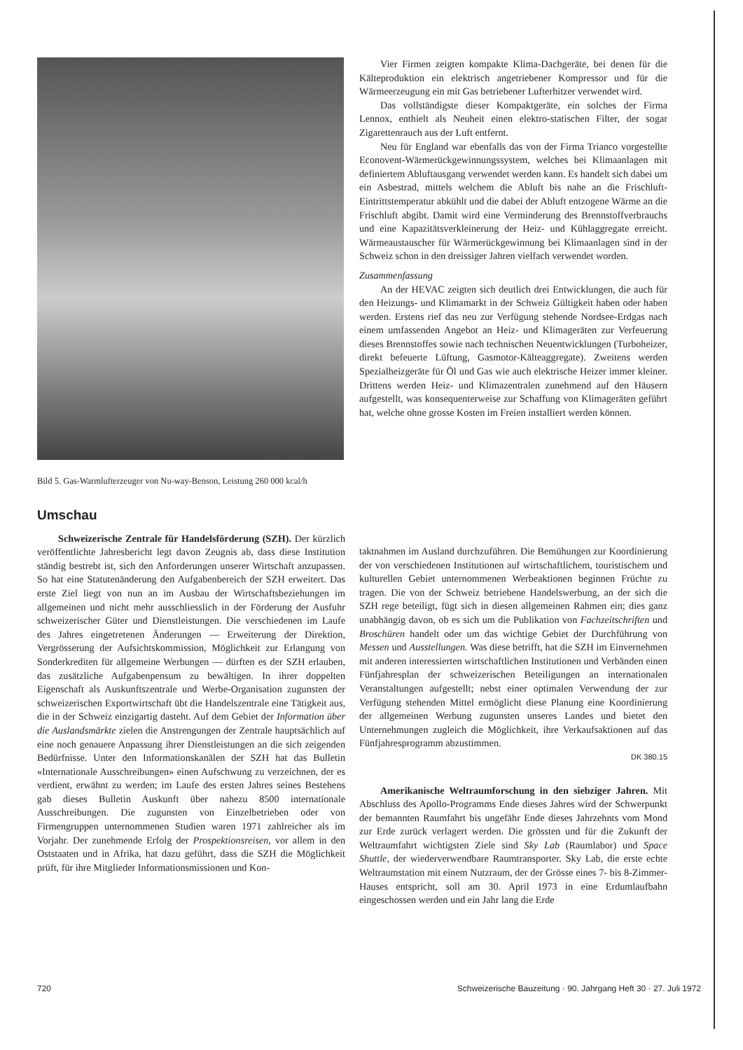Bild 5. Gas-Warmlufterzeuger von Nu-way-Benson, Leistung 260 000 kcal/h
Umschau
Schweizerische Zentrale für Handelsförderung (SZH). Der kürzlich veröffentlichte Jahresbericht legt davon Zeugnis ab, dass diese Institution ständig bestrebt ist, sich den Anforderungen unserer Wirtschaft anzupassen. So hat eine Statutenänderung den Aufgabenbereich der SZH erweitert. Das erste Ziel liegt von nun an im Ausbau der Wirtschaftsbeziehungen im allgemeinen und nicht mehr ausschliesslich in der Förderung der Ausfuhr schweizerischer Güter und Dienstleistungen. Die verschiedenen im Laufe des Jahres eingetretenen Änderungen — Erweiterung der Direktion, Vergrösserung der Aufsichtskommission, Möglichkeit zur Erlangung von Sonderkrediten für allgemeine Werbungen — dürften es der SZH erlauben, das zusätzliche Aufgabenpensum zu bewältigen. In ihrer doppelten Eigenschaft als Auskunftszentrale und Werbe-Organisation zugunsten der schweizerischen Exportwirtschaft übt die Handelszentrale eine Tätigkeit aus, die in der Schweiz einzigartig dasteht. Auf dem Gebiet der Information über die Auslandsmärkte zielen die Anstrengungen der Zentrale hauptsächlich auf eine noch genauere Anpassung ihrer Dienstleistungen an die sich zeigenden Bedürfnisse. Unter den Informationskanälen der SZH hat das Bulletin «Internationale Ausschreibungen» einen Aufschwung zu verzeichnen, der es verdient, erwähnt zu werden; im Laufe des ersten Jahres seines Bestehens gab dieses Bulletin Auskunft über nahezu 8500 internationale Ausschreibungen. Die zugunsten von Einzelbetrieben oder von Firmengruppen unternommenen Studien waren 1971 zahlreicher als im Vorjahr. Der zunehmende Erfolg der Prospektionsreisen, vor allem in den Oststaaten und in Afrika, hat dazu geführt, dass die SZH die Möglichkeit prüft, für ihre Mitglieder Informationsmissionen und Kon-
Vier Firmen zeigten kompakte Klima-Dachgeräte, bei denen für die Kälteproduktion ein elektrisch angetriebener Kompressor und für die Wärmeerzeugung ein mit Gas betriebener Lufterhitzer verwendet wird.
Das vollständigste dieser Kompaktgeräte, ein solches der Firma Lennox, enthielt als Neuheit einen elektro-statischen Filter, der sogar Zigarettenrauch aus der Luft entfernt.
Neu für England war ebenfalls das von der Firma Trianco vorgestellte Econovent-Wärmerückgewinnungssystem, welches bei Klimaanlagen mit definiertem Abluftausgang verwendet werden kann. Es handelt sich dabei um ein Asbestrad, mittels welchem die Abluft bis nahe an die Frischluft-Eintrittstemperatur abkühlt und die dabei der Abluft entzogene Wärme an die Frischluft abgibt. Damit wird eine Verminderung des Brennstoffverbrauchs und eine Kapazitätsverkleinerung der Heiz- und Kühlaggregate erreicht. Wärmeaustauscher für Wärmerückgewinnung bei Klimaanlagen sind in der Schweiz schon in den dreissiger Jahren vielfach verwendet worden.
Zusammenfassung
An der HEVAC zeigten sich deutlich drei Entwicklungen, die auch für den Heizungs- und Klimamarkt in der Schweiz Gültigkeit haben oder haben werden. Erstens rief das neu zur Verfügung stehende Nordsee-Erdgas nach einem umfassenden Angebot an Heiz- und Klimageräten zur Verfeuerung dieses Brennstoffes sowie nach technischen Neuentwicklungen (Turboheizer, direkt befeuerte Lüftung, Gasmotor-Kälteaggregate). Zweitens werden Spezialheizgeräte für Öl und Gas wie auch elektrische Heizer immer kleiner. Drittens werden Heiz- und Klimazentralen zunehmend auf den Häusern aufgestellt, was konsequenterweise zur Schaffung von Klimageräten geführt hat, welche ohne grosse Kosten im Freien installiert werden können.
taktnahmen im Ausland durchzuführen. Die Bemühungen zur Koordinierung der von verschiedenen Institutionen auf wirtschaftlichem, touristischem und kulturellen Gebiet unternommenen Werbeaktionen beginnen Früchte zu tragen. Die von der Schweiz betriebene Handelswerbung, an der sich die SZH rege beteiligt, fügt sich in diesen allgemeinen Rahmen ein; dies ganz unabhängig davon, ob es sich um die Publikation von Fachzeitschriften und Broschüren handelt oder um das wichtige Gebiet der Durchführung von Messen und Ausstellungen. Was diese betrifft, hat die SZH im Einvernehmen mit anderen interessierten wirtschaftlichen Institutionen und Verbänden einen Fünfjahresplan der schweizerischen Beteiligungen an internationalen Veranstaltungen aufgestellt; nebst einer optimalen Verwendung der zur Verfügung stehenden Mittel ermöglicht diese Planung eine Koordinierung der allgemeinen Werbung zugunsten unseres Landes und bietet den Unternehmungen zugleich die Möglichkeit, ihre Verkaufsaktionen auf das Fünfjahresprogramm abzustimmen.
DK 380.15
Amerikanische Weltraumforschung in den siebziger Jahren. Mit Abschluss des Apollo-Programms Ende dieses Jahres wird der Schwerpunkt der bemannten Raumfahrt bis ungefähr Ende dieses Jahrzehnts vom Mond zur Erde zurück verlagert werden. Die grössten und für die Zukunft der Weltraumfahrt wichtigsten Ziele sind Sky Lab (Raumlabor) und Space Shuttle, der wiederverwendbare Raumtransporter. Sky Lab, die erste echte Weltraumstation mit einem Nutzraum, der der Grösse eines 7- bis 8-Zimmer-Hauses entspricht, soll am 30. April 1973 in eine Erdumlaufbahn eingeschossen werden und ein Jahr lang die Erde
720 Schweizerische Bauzeitung · 90. Jahrgang Heft 30 · 27. Juli 1972